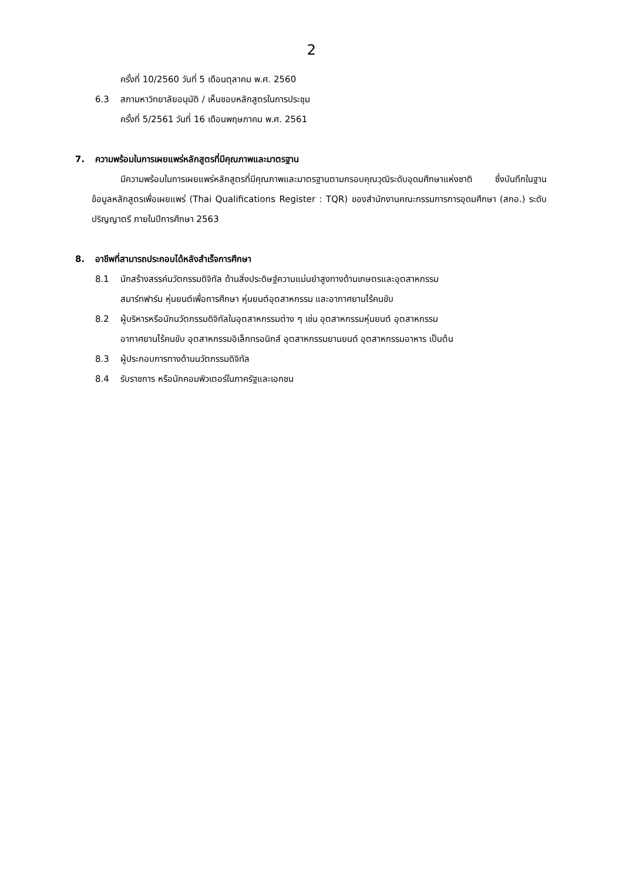2
ครั้งที่ 10/2560 วันที่ 5 เดือนตุลาคม พ.ศ. 2560
6.3 สภามหาวิทยาลัยอนุมัติ / เห็นชอบหลักสูตรในการประชุม
ครั้งที่ 5/2561 วันที่ 16 เดือนพฤษภาคม พ.ศ. 2561
7. ความพร้อมในการเผยแพร่หลักสูตรที่มีคุณภาพและมาตรฐาน
มีความพร้อมในการเผยแพร่หลักสูตรที่มีคุณภาพและมาตรฐานตามกรอบคุณวุฒิระดับอุดมศึกษาแห่งชาติ ซึ่งบันทึกในฐานข้อมูลหลักสูตรเพื่อเผยแพร่ (Thai Qualifications Register : TQR) ของสำนักงานคณะกรรมการการอุดมศึกษา (สกอ.) ระดับปริญญาตรี ภายในปีการศึกษา 2563
8. อาชีพที่สามารถประกอบได้หลังสำเร็จการศึกษา
8.1 นักสร้างสรรค์นวัตกรรมดิจิทัล ด้านสิ่งประดิษฐ์ความแม่นยำสูงทางด้านเกษตรและอุตสาหกรรม
สมาร์ทฟาร์ม หุ่นยนต์เพื่อการศึกษา หุ่นยนต์อุตสาหกรรม และอากาศยานไร้คนขับ
8.2 ผู้บริหารหรือนักนวัตกรรมดิจิทัลในอุตสาหกรรมต่าง ๆ เช่น อุตสาหกรรมหุ่นยนต์ อุตสาหกรรม
อากาศยานไร้คนขับ อุตสาหกรรมอิเล็กทรอนิกส์ อุตสาหกรรมยานยนต์ อุตสาหกรรมอาหาร เป็นต้น
8.3 ผู้ประกอบการทางด้านนวัตกรรมดิจิทัล
8.4 รับราชการ หรือนักคอมพิวเตอร์ในภาครัฐและเอกชน